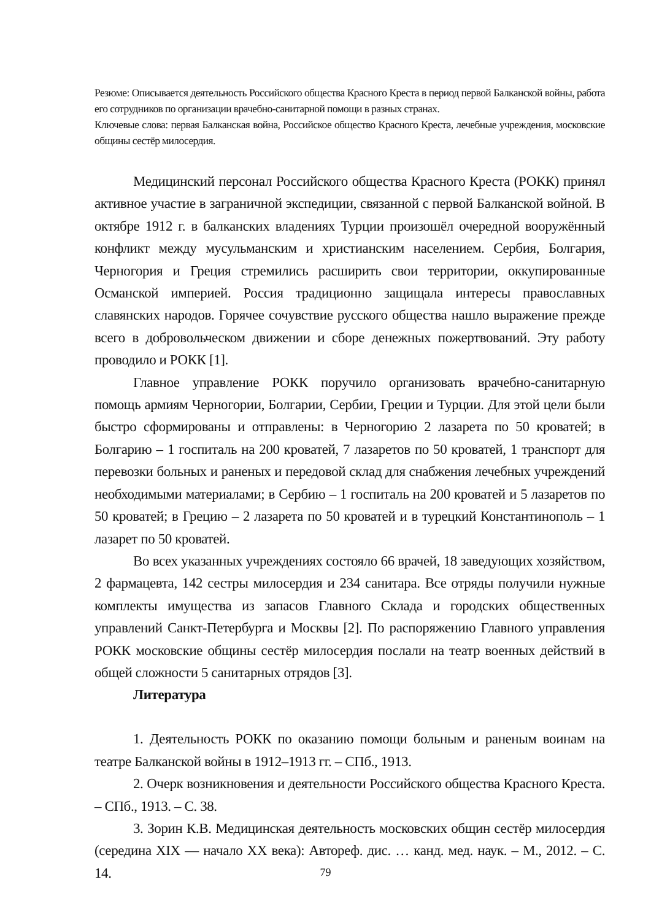Резюме: Описывается деятельность Российского общества Красного Креста в период первой Балканской войны, работа его сотрудников по организации врачебно-санитарной помощи в разных странах.
Ключевые слова: первая Балканская война, Российское общество Красного Креста, лечебные учреждения, московские общины сестёр милосердия.
Медицинский персонал Российского общества Красного Креста (РОКК) принял активное участие в заграничной экспедиции, связанной с первой Балканской войной. В октябре 1912 г. в балканских владениях Турции произошёл очередной вооружённый конфликт между мусульманским и христианским населением. Сербия, Болгария, Черногория и Греция стремились расширить свои территории, оккупированные Османской империей. Россия традиционно защищала интересы православных славянских народов. Горячее сочувствие русского общества нашло выражение прежде всего в добровольческом движении и сборе денежных пожертвований. Эту работу проводило и РОКК [1].
Главное управление РОКК поручило организовать врачебно-санитарную помощь армиям Черногории, Болгарии, Сербии, Греции и Турции. Для этой цели были быстро сформированы и отправлены: в Черногорию 2 лазарета по 50 кроватей; в Болгарию – 1 госпиталь на 200 кроватей, 7 лазаретов по 50 кроватей, 1 транспорт для перевозки больных и раненых и передовой склад для снабжения лечебных учреждений необходимыми материалами; в Сербию – 1 госпиталь на 200 кроватей и 5 лазаретов по 50 кроватей; в Грецию – 2 лазарета по 50 кроватей и в турецкий Константинополь – 1 лазарет по 50 кроватей.
Во всех указанных учреждениях состояло 66 врачей, 18 заведующих хозяйством, 2 фармацевта, 142 сестры милосердия и 234 санитара. Все отряды получили нужные комплекты имущества из запасов Главного Склада и городских общественных управлений Санкт-Петербурга и Москвы [2]. По распоряжению Главного управления РОКК московские общины сестёр милосердия послали на театр военных действий в общей сложности 5 санитарных отрядов [3].
Литература
1. Деятельность РОКК по оказанию помощи больным и раненым воинам на театре Балканской войны в 1912–1913 гг. – СПб., 1913.
2. Очерк возникновения и деятельности Российского общества Красного Креста. – СПб., 1913. – С. 38.
3. Зорин К.В. Медицинская деятельность московских общин сестёр милосердия (середина XIX — начало XX века): Автореф. дис. … канд. мед. наук. – М., 2012. – С. 14.
79